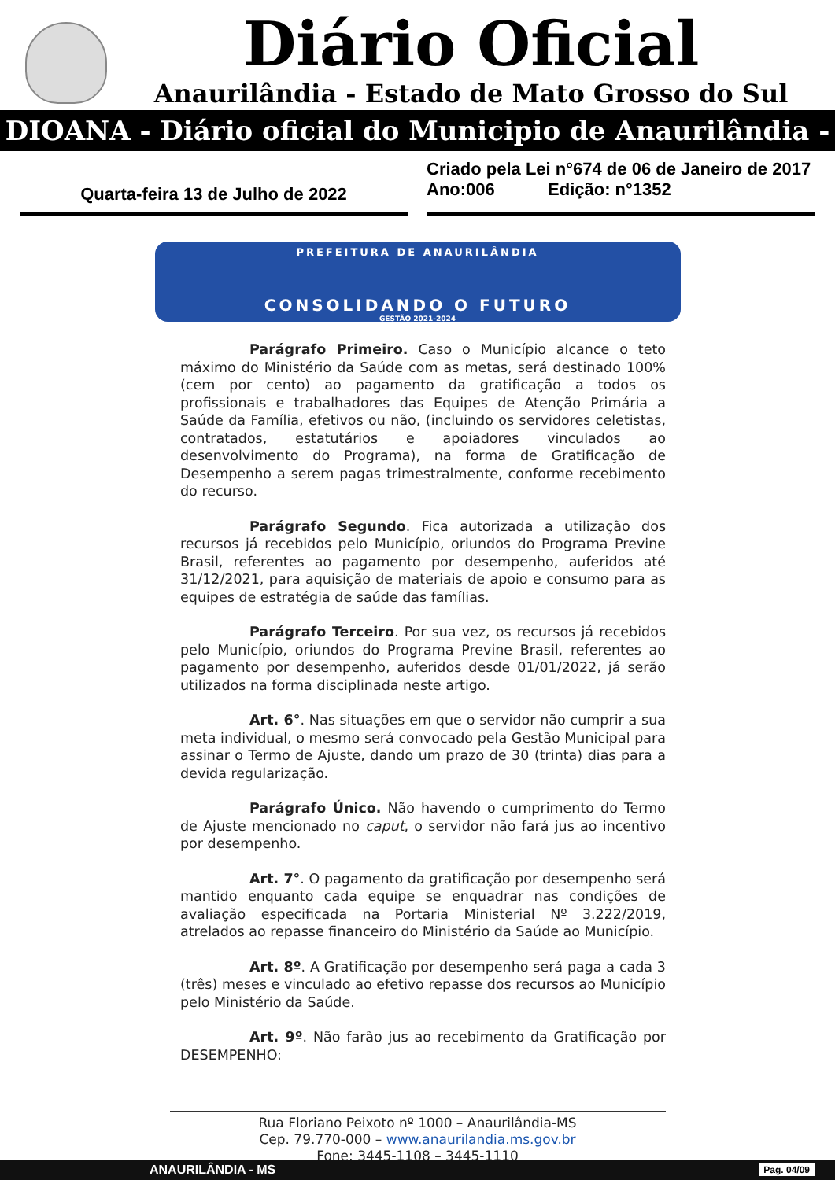Diário Oficial
Anaurilândia - Estado de Mato Grosso do Sul
DIOANA - Diário oficial do Municipio de Anaurilândia - MS
Quarta-feira 13 de Julho de 2022
Criado pela Lei n°674 de 06 de Janeiro de 2017
Ano:006 Edição: n°1352
PREFEITURA DE ANAURILÂNDIA
CONSOLIDANDO O FUTURO
GESTÃO 2021-2024
Parágrafo Primeiro. Caso o Município alcance o teto máximo do Ministério da Saúde com as metas, será destinado 100% (cem por cento) ao pagamento da gratificação a todos os profissionais e trabalhadores das Equipes de Atenção Primária a Saúde da Família, efetivos ou não, (incluindo os servidores celetistas, contratados, estatutários e apoiadores vinculados ao desenvolvimento do Programa), na forma de Gratificação de Desempenho a serem pagas trimestralmente, conforme recebimento do recurso.
Parágrafo Segundo. Fica autorizada a utilização dos recursos já recebidos pelo Município, oriundos do Programa Previne Brasil, referentes ao pagamento por desempenho, auferidos até 31/12/2021, para aquisição de materiais de apoio e consumo para as equipes de estratégia de saúde das famílias.
Parágrafo Terceiro. Por sua vez, os recursos já recebidos pelo Município, oriundos do Programa Previne Brasil, referentes ao pagamento por desempenho, auferidos desde 01/01/2022, já serão utilizados na forma disciplinada neste artigo.
Art. 6°. Nas situações em que o servidor não cumprir a sua meta individual, o mesmo será convocado pela Gestão Municipal para assinar o Termo de Ajuste, dando um prazo de 30 (trinta) dias para a devida regularização.
Parágrafo Único. Não havendo o cumprimento do Termo de Ajuste mencionado no caput, o servidor não fará jus ao incentivo por desempenho.
Art. 7°. O pagamento da gratificação por desempenho será mantido enquanto cada equipe se enquadrar nas condições de avaliação especificada na Portaria Ministerial Nº 3.222/2019, atrelados ao repasse financeiro do Ministério da Saúde ao Município.
Art. 8º. A Gratificação por desempenho será paga a cada 3 (três) meses e vinculado ao efetivo repasse dos recursos ao Município pelo Ministério da Saúde.
Art. 9º. Não farão jus ao recebimento da Gratificação por DESEMPENHO:
Rua Floriano Peixoto nº 1000 – Anaurilândia-MS
Cep. 79.770-000 – www.anaurilandia.ms.gov.br
Fone: 3445-1108 – 3445-1110
ANAURILÂNDIA - MS Pag. 04/09